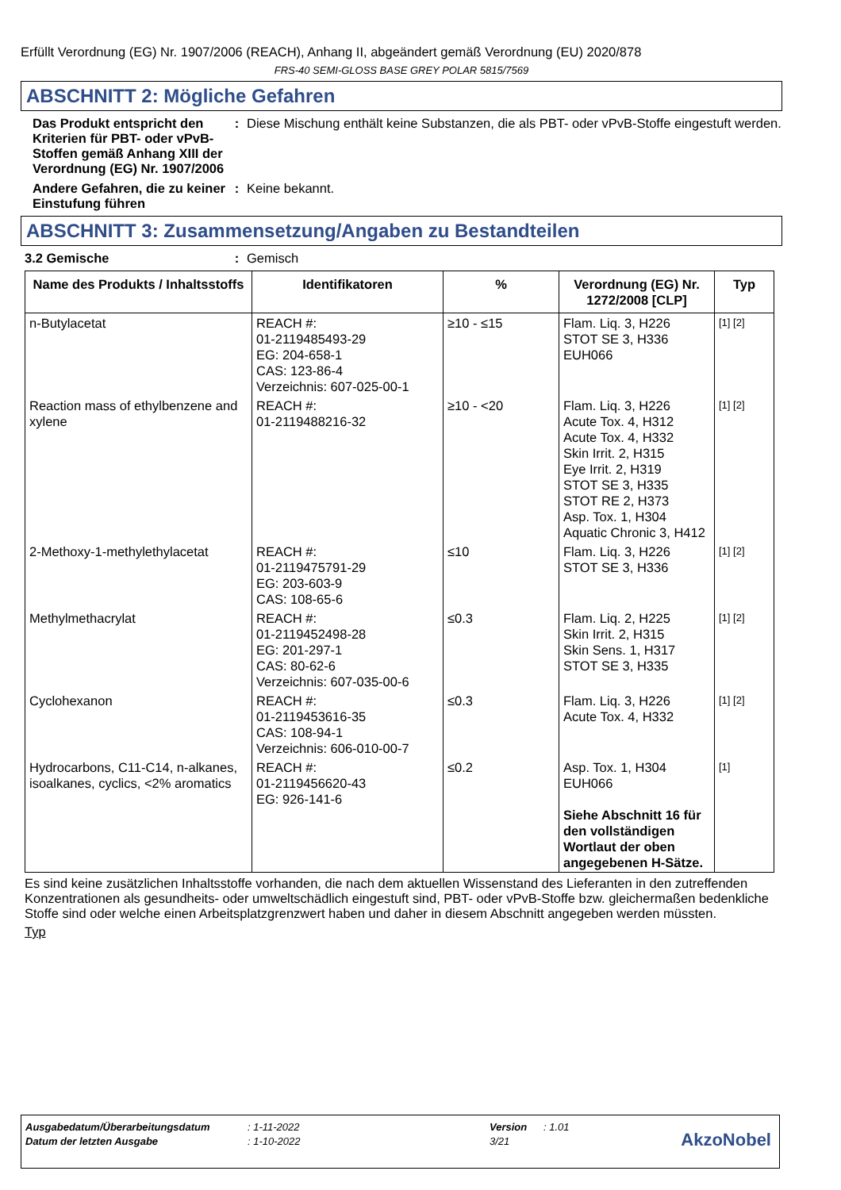Erfüllt Verordnung (EG) Nr. 1907/2006 (REACH), Anhang II, abgeändert gemäß Verordnung (EU) 2020/878
FRS-40 SEMI-GLOSS BASE GREY POLAR 5815/7569
ABSCHNITT 2: Mögliche Gefahren
Das Produkt entspricht den Kriterien für PBT- oder vPvB-Stoffen gemäß Anhang XIII der Verordnung (EG) Nr. 1907/2006
: Diese Mischung enthält keine Substanzen, die als PBT- oder vPvB-Stoffe eingestuft werden.
Andere Gefahren, die zu keiner Einstufung führen
: Keine bekannt.
ABSCHNITT 3: Zusammensetzung/Angaben zu Bestandteilen
3.2 Gemische : Gemisch
| Name des Produkts / Inhaltsstoffs | Identifikatoren | % | Verordnung (EG) Nr. 1272/2008 [CLP] | Typ |
| --- | --- | --- | --- | --- |
| n-Butylacetat | REACH #: 01-2119485493-29 EG: 204-658-1 CAS: 123-86-4 Verzeichnis: 607-025-00-1 | ≥10 - ≤15 | Flam. Liq. 3, H226 STOT SE 3, H336 EUH066 | [1] [2] |
| Reaction mass of ethylbenzene and xylene | REACH #: 01-2119488216-32 | ≥10 - <20 | Flam. Liq. 3, H226 Acute Tox. 4, H312 Acute Tox. 4, H332 Skin Irrit. 2, H315 Eye Irrit. 2, H319 STOT SE 3, H335 STOT RE 2, H373 Asp. Tox. 1, H304 Aquatic Chronic 3, H412 | [1] [2] |
| 2-Methoxy-1-methylethylacetat | REACH #: 01-2119475791-29 EG: 203-603-9 CAS: 108-65-6 | ≤10 | Flam. Liq. 3, H226 STOT SE 3, H336 | [1] [2] |
| Methylmethacrylat | REACH #: 01-2119452498-28 EG: 201-297-1 CAS: 80-62-6 Verzeichnis: 607-035-00-6 | ≤0.3 | Flam. Liq. 2, H225 Skin Irrit. 2, H315 Skin Sens. 1, H317 STOT SE 3, H335 | [1] [2] |
| Cyclohexanon | REACH #: 01-2119453616-35 CAS: 108-94-1 Verzeichnis: 606-010-00-7 | ≤0.3 | Flam. Liq. 3, H226 Acute Tox. 4, H332 | [1] [2] |
| Hydrocarbons, C11-C14, n-alkanes, isoalkanes, cyclics, <2% aromatics | REACH #: 01-2119456620-43 EG: 926-141-6 | ≤0.2 | Asp. Tox. 1, H304 EUH066 Siehe Abschnitt 16 für den vollständigen Wortlaut der oben angegebenen H-Sätze. | [1] |
Es sind keine zusätzlichen Inhaltsstoffe vorhanden, die nach dem aktuellen Wissenstand des Lieferanten in den zutreffenden Konzentrationen als gesundheits- oder umweltschädlich eingestuft sind, PBT- oder vPvB-Stoffe bzw. gleichermaßen bedenkliche Stoffe sind oder welche einen Arbeitsplatzgrenzwert haben und daher in diesem Abschnitt angegeben werden müssten.
Typ
Ausgabedatum/Überarbeitungsdatum: 1-11-2022 Version: 1.01
Datum der letzten Ausgabe: 1-10-2022 3/21
AkzoNobel